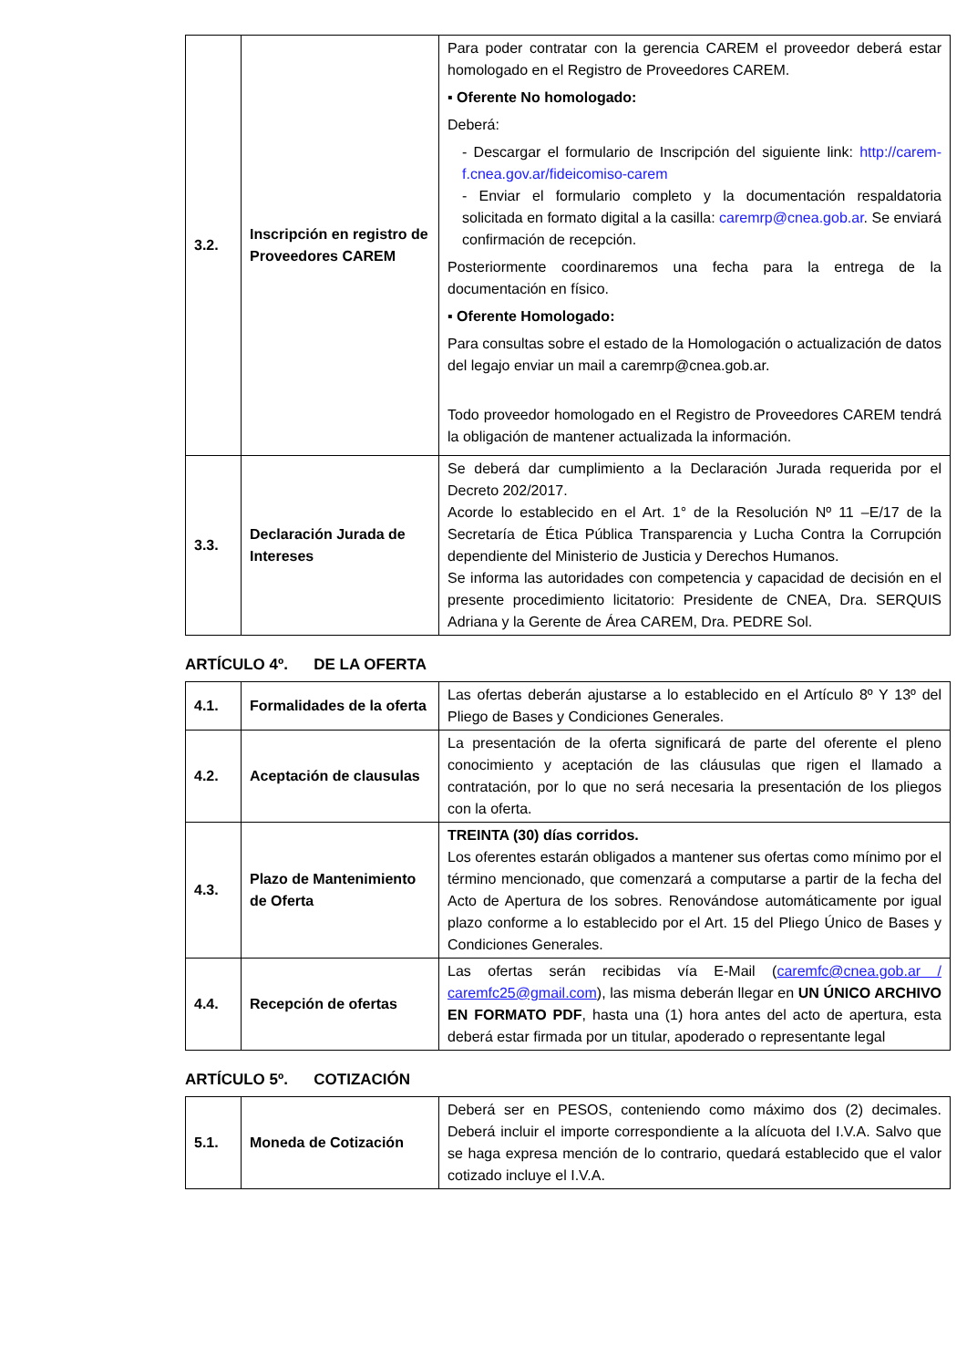| 3.2. | Inscripción en registro de Proveedores CAREM | Para poder contratar con la gerencia CAREM el proveedor deberá estar homologado en el Registro de Proveedores CAREM. ▪ Oferente No homologado: Deberá: - Descargar el formulario de Inscripción del siguiente link: http://carem-f.cnea.gov.ar/fideicomiso-carem - Enviar el formulario completo y la documentación respaldatoria solicitada en formato digital a la casilla: caremrp@cnea.gob.ar . Se enviará confirmación de recepción. Posteriormente coordinaremos una fecha para la entrega de la documentación en físico. ▪ Oferente Homologado: Para consultas sobre el estado de la Homologación o actualización de datos del legajo enviar un mail a caremrp@cnea.gob.ar. Todo proveedor homologado en el Registro de Proveedores CAREM tendrá la obligación de mantener actualizada la información. |
| 3.3. | Declaración Jurada de Intereses | Se deberá dar cumplimiento a la Declaración Jurada requerida por el Decreto 202/2017. Acorde lo establecido en el Art. 1° de la Resolución Nº 11 –E/17 de la Secretaría de Ética Pública Transparencia y Lucha Contra la Corrupción dependiente del Ministerio de Justicia y Derechos Humanos. Se informa las autoridades con competencia y capacidad de decisión en el presente procedimiento licitatorio: Presidente de CNEA, Dra. SERQUIS Adriana y la Gerente de Área CAREM, Dra. PEDRE Sol. |
ARTÍCULO 4º. DE LA OFERTA
| 4.1. | Formalidades de la oferta | Las ofertas deberán ajustarse a lo establecido en el Artículo 8º Y 13º del Pliego de Bases y Condiciones Generales. |
| 4.2. | Aceptación de clausulas | La presentación de la oferta significará de parte del oferente el pleno conocimiento y aceptación de las cláusulas que rigen el llamado a contratación, por lo que no será necesaria la presentación de los pliegos con la oferta. |
| 4.3. | Plazo de Mantenimiento de Oferta | TREINTA (30) días corridos. Los oferentes estarán obligados a mantener sus ofertas como mínimo por el término mencionado, que comenzará a computarse a partir de la fecha del Acto de Apertura de los sobres. Renovándose automáticamente por igual plazo conforme a lo establecido por el Art. 15 del Pliego Único de Bases y Condiciones Generales. |
| 4.4. | Recepción de ofertas | Las ofertas serán recibidas vía E-Mail ( caremfc@cnea.gob.ar / caremfc25@gmail.com ), las misma deberán llegar en UN ÚNICO ARCHIVO EN FORMATO PDF , hasta una (1) hora antes del acto de apertura, esta deberá estar firmada por un titular, apoderado o representante legal |
ARTÍCULO 5º. COTIZACIÓN
| 5.1. | Moneda de Cotización | Deberá ser en PESOS, conteniendo como máximo dos (2) decimales. Deberá incluir el importe correspondiente a la alícuota del I.V.A. Salvo que se haga expresa mención de lo contrario, quedará establecido que el valor cotizado incluye el I.V.A. |